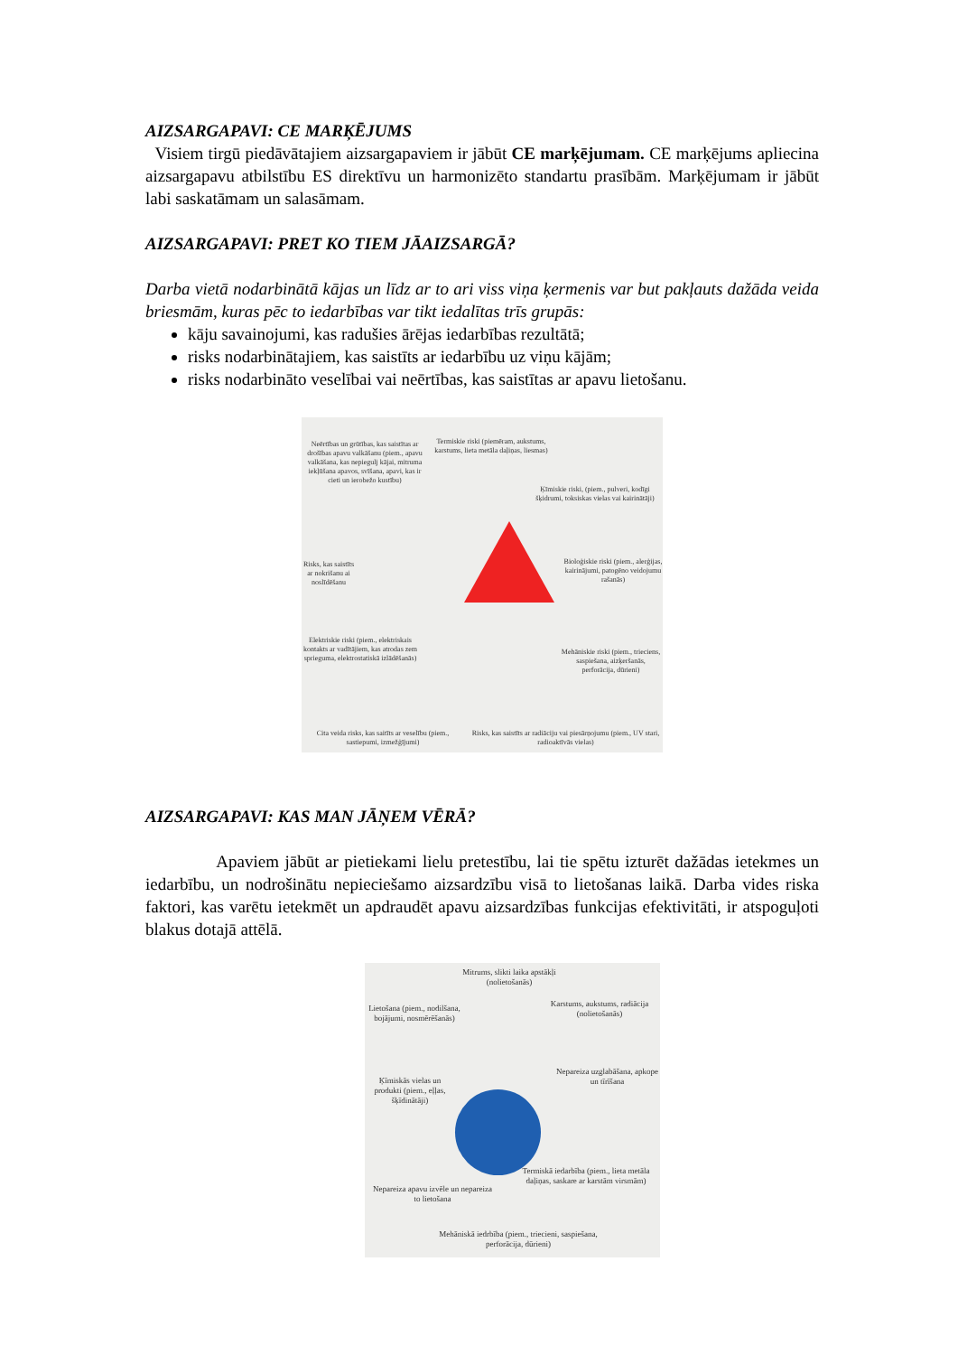AIZSARGAPAVI: CE MARĶĒJUMS
Visiem tirgū piedāvātajiem aizsargapaviem ir jābūt CE marķējumam. CE marķējums apliecina aizsargapavu atbilstību ES direktīvu un harmonizēto standartu prasībām. Marķējumam ir jābūt labi saskatāmam un salasāmam.
AIZSARGAPAVI: PRET KO TIEM JĀAIZSARGĀ?
Darba vietā nodarbinātā kājas un līdz ar to ari viss viņa ķermenis var but pakļauts dažāda veida briesmām, kuras pēc to iedarbības var tikt iedalītas trīs grupās:
kāju savainojumi, kas radušies ārējas iedarbības rezultātā;
risks nodarbinātajiem, kas saistīts ar iedarbību uz viņu kājām;
risks nodarbināto veselībai vai neērtības, kas saistītas ar apavu lietošanu.
Neērtības un grūtības, kas saistītas ar drošības apavu valkāšanu (piem., apavu valkāšana, kas nepiegulj kājai, mitruma iekļūšana apavos, svīšana, apavi, kas ir cieti un ierobežo kustību)
Termiskie riski (piemēram, aukstums, karstums, lieta metāla daļiņas, liesmas)
Ķīmiskie riski, (piem., pulveri, kodīgi šķidrumi, toksiskas vielas vai kairinātāji)
Risks, kas saistīts ar nokrišanu ai noslīdēšanu
Bioloģiskie riski (piem., alerģijas, kairinājumi, patogēno veidojumu rašanās)
Elektriskie riski (piem., elektriskais kontakts ar vadītājiem, kas atrodas zem sprieguma, elektrostatiskā izlādēšanās)
Mehāniskie riski (piem., trieciens, saspiešana, aizķeršanās, perforācija, dūrieni)
Cita veida risks, kas saitīts ar veselību (piem., sastiepumi, izmežģījumi)
Risks, kas saistīts ar radiāciju vai piesārņojumu (piem., UV stari, radioaktīvās vielas)
AIZSARGAPAVI: KAS MAN JĀŅEM VĒRĀ?
Apaviem jābūt ar pietiekami lielu pretestību, lai tie spētu izturēt dažādas ietekmes un iedarbību, un nodrošinātu nepieciešamo aizsardzību visā to lietošanas laikā. Darba vides riska faktori, kas varētu ietekmēt un apdraudēt apavu aizsardzības funkcijas efektivitāti, ir atspoguļoti blakus dotajā attēlā.
Mitrums, slikti laika apstākļi (nolietošanās)
Lietošana (piem., nodilšana, bojājumi, nosmērēšanās)
Karstums, aukstums, radiācija (nolietošanās)
Ķīmiskās vielas un produkti (piem., eļļas, šķīdinātāji)
Nepareiza uzglabāšana, apkope un tīrīšana
Nepareiza apavu izvēle un nepareiza to lietošana
Termiskā iedarbība (piem., lieta metāla daļiņas, saskare ar karstām virsmām)
Mehāniskā iedrbība (piem., triecieni, saspiešana, perforācija, dūrieni)